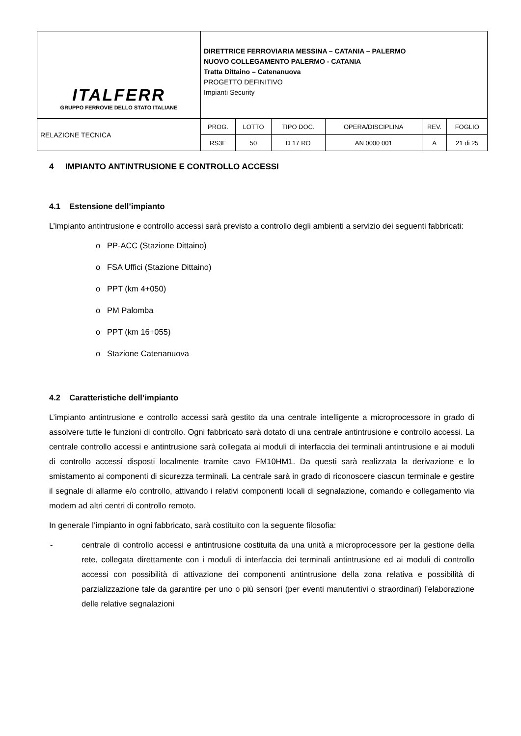| ITALFERR GRUPPO FERROVIE DELLO STATO ITALIANE | DIRETTRICE FERROVIARIA MESSINA – CATANIA – PALERMO NUOVO COLLEGAMENTO PALERMO - CATANIA Tratta Dittaino – Catenanuova PROGETTO DEFINITIVO Impianti Security | | | | | |
| RELAZIONE TECNICA | PROG. | LOTTO | TIPO DOC. | OPERA/DISCIPLINA | REV. | FOGLIO |
| | RS3E | 50 | D 17 RO | AN 0000 001 | A | 21 di 25 |
4 IMPIANTO ANTINTRUSIONE E CONTROLLO ACCESSI
4.1 Estensione dell’impianto
L’impianto antintrusione e controllo accessi sarà previsto a controllo degli ambienti a servizio dei seguenti fabbricati:
o PP-ACC (Stazione Dittaino)
o FSA Uffici (Stazione Dittaino)
o PPT (km 4+050)
o PM Palomba
o PPT (km 16+055)
o Stazione Catenanuova
4.2 Caratteristiche dell’impianto
L’impianto antintrusione e controllo accessi sarà gestito da una centrale intelligente a microprocessore in grado di assolvere tutte le funzioni di controllo. Ogni fabbricato sarà dotato di una centrale antintrusione e controllo accessi. La centrale controllo accessi e antintrusione sarà collegata ai moduli di interfaccia dei terminali antintrusione e ai moduli di controllo accessi disposti localmente tramite cavo FM10HM1. Da questi sarà realizzata la derivazione e lo smistamento ai componenti di sicurezza terminali. La centrale sarà in grado di riconoscere ciascun terminale e gestire il segnale di allarme e/o controllo, attivando i relativi componenti locali di segnalazione, comando e collegamento via modem ad altri centri di controllo remoto.
In generale l’impianto in ogni fabbricato, sarà costituito con la seguente filosofia:
- centrale di controllo accessi e antintrusione costituita da una unità a microprocessore per la gestione della rete, collegata direttamente con i moduli di interfaccia dei terminali antintrusione ed ai moduli di controllo accessi con possibilità di attivazione dei componenti antintrusione della zona relativa e possibilità di parzializzazione tale da garantire per uno o più sensori (per eventi manutentivi o straordinari) l’elaborazione delle relative segnalazioni